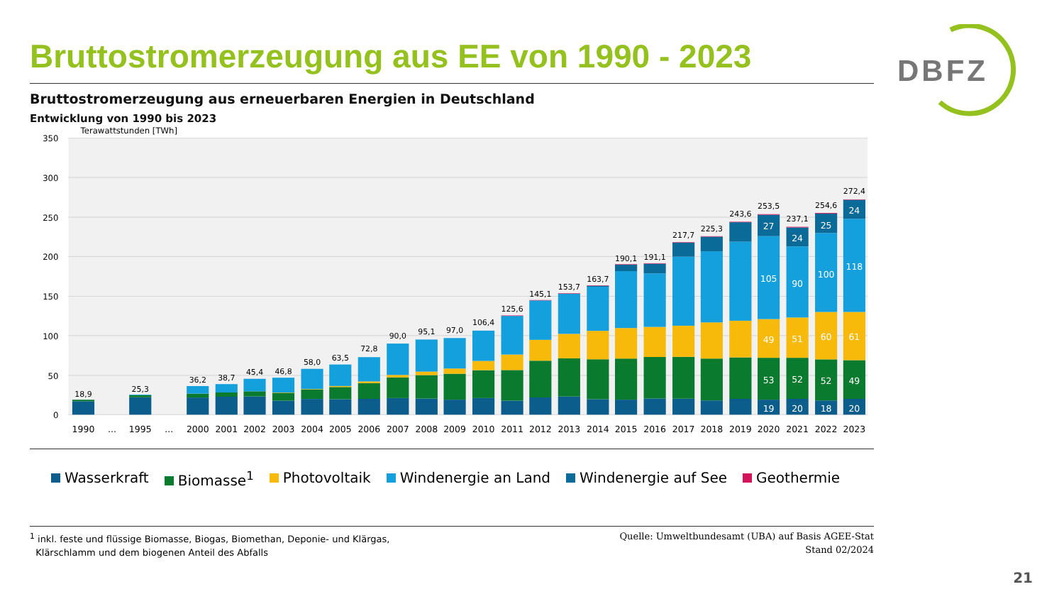Bruttostromerzeugung aus EE von 1990 - 2023
DBFZ
Bruttostromerzeugung aus erneuerbaren Energien in Deutschland
Entwicklung von 1990 bis 2023
Terawattstunden [TWh]
350
300
250
200
150
100
50
0
18,9
25,3
36,2
38,7
45,4
46,8
58,0
63,5
72,8
90,0
95,1
97,0
106,4
125,6
145,1
153,7
163,7
190,1
191,1
217,7
225,3
243,6
253,5
237,1
254,6
272,4
27
105
49
53
19
24
90
51
52
20
25
100
60
52
18
24
118
61
49
20
1990
...
1995
...
2000
2001
2002
2003
2004
2005
2006
2007
2008
2009
2010
2011
2012
2013
2014
2015
2016
2017
2018
2019
2020
2021
2022
2023
Wasserkraft Biomasse<sup>1</sup> Photovoltaik Windenergie an Land Windenergie auf See Geothermie
<sup>1</sup> inkl. feste und flüssige Biomasse, Biogas, Biomethan, Deponie- und Klärgas,
Klärschlamm und dem biogenen Anteil des Abfalls
Quelle: Umweltbundesamt (UBA) auf Basis AGEE-Stat
Stand 02/2024
21